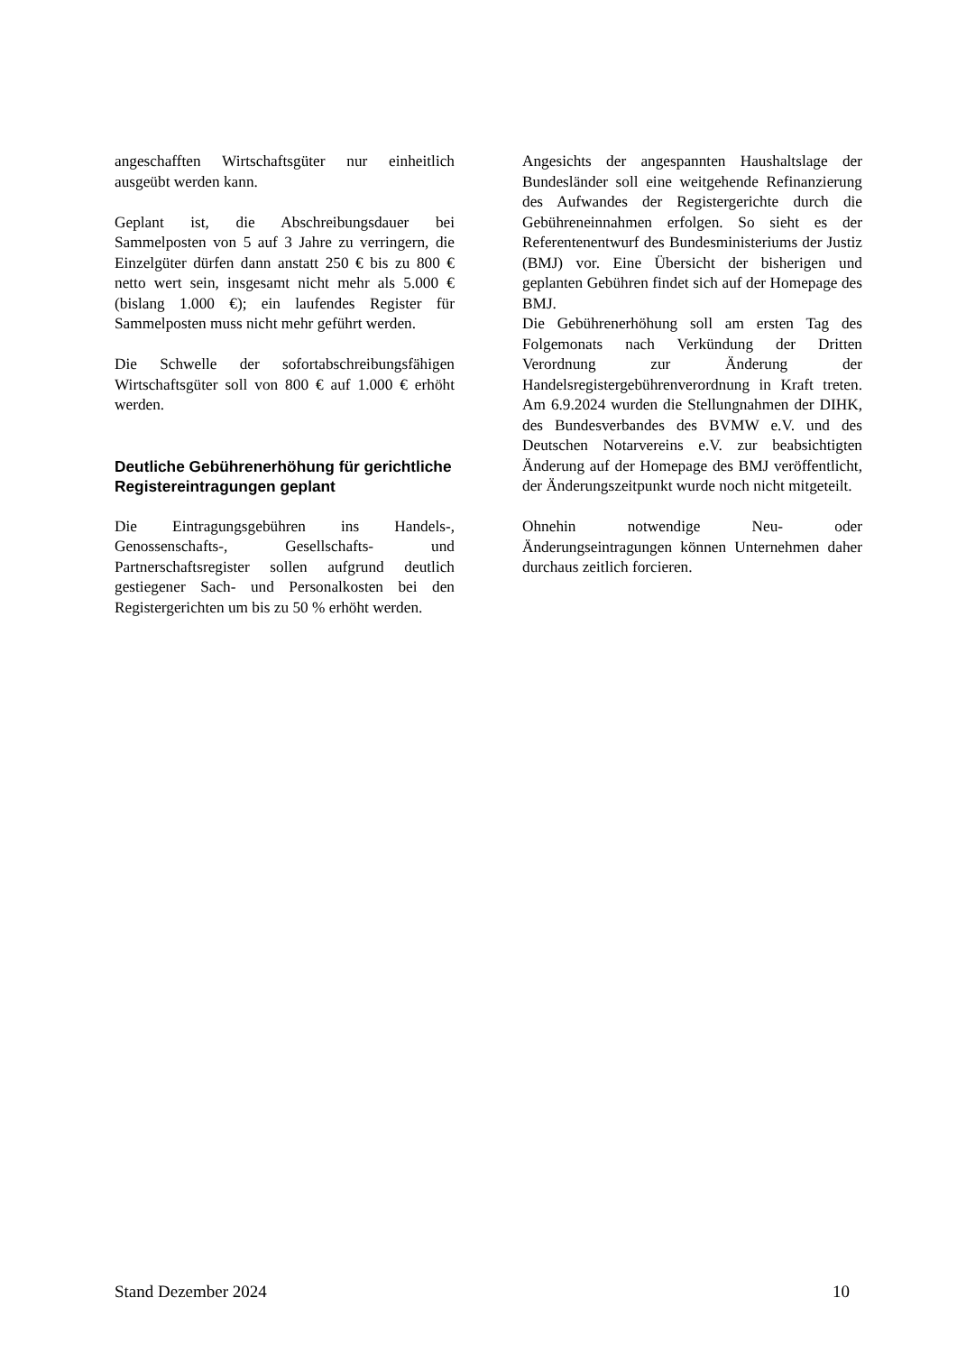angeschafften Wirtschaftsgüter nur einheitlich ausgeübt werden kann.
Geplant ist, die Abschreibungsdauer bei Sammelposten von 5 auf 3 Jahre zu verringern, die Einzelgüter dürfen dann anstatt 250 € bis zu 800 € netto wert sein, insgesamt nicht mehr als 5.000 € (bislang 1.000 €); ein laufendes Register für Sammelposten muss nicht mehr geführt werden.
Die Schwelle der sofortabschreibungsfähigen Wirtschaftsgüter soll von 800 € auf 1.000 € erhöht werden.
Deutliche Gebührenerhöhung für gerichtliche Registereintragungen geplant
Die Eintragungsgebühren ins Handels-, Genossenschafts-, Gesellschafts- und Partnerschaftsregister sollen aufgrund deutlich gestiegener Sach- und Personalkosten bei den Registergerichten um bis zu 50 % erhöht werden.
Angesichts der angespannten Haushaltslage der Bundesländer soll eine weitgehende Refinanzierung des Aufwandes der Registergerichte durch die Gebühreneinnahmen erfolgen. So sieht es der Referentenentwurf des Bundesministeriums der Justiz (BMJ) vor. Eine Übersicht der bisherigen und geplanten Gebühren findet sich auf der Homepage des BMJ.
Die Gebührenerhöhung soll am ersten Tag des Folgemonats nach Verkündung der Dritten Verordnung zur Änderung der Handelsregistergebührenverordnung in Kraft treten. Am 6.9.2024 wurden die Stellungnahmen der DIHK, des Bundesverbandes des BVMW e.V. und des Deutschen Notarvereins e.V. zur beabsichtigten Änderung auf der Homepage des BMJ veröffentlicht, der Änderungszeitpunkt wurde noch nicht mitgeteilt.
Ohnehin notwendige Neu- oder Änderungseintragungen können Unternehmen daher durchaus zeitlich forcieren.
Stand Dezember 2024 10